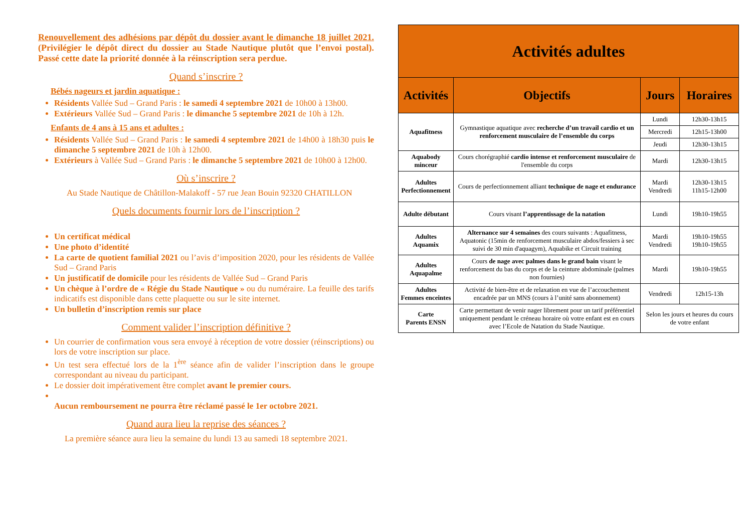Renouvellement des adhésions par dépôt du dossier avant le dimanche 18 juillet 2021. (Privilégier le dépôt direct du dossier au Stade Nautique plutôt que l’envoi postal). Passé cette date la priorité donnée à la réinscription sera perdue.
Quand s’inscrire ?
Bébés nageurs et jardin aquatique :
Résidents Vallée Sud – Grand Paris : le samedi 4 septembre 2021 de 10h00 à 13h00.
Extérieurs Vallée Sud – Grand Paris : le dimanche 5 septembre 2021 de 10h à 12h.
Enfants de 4 ans à 15 ans et adultes :
Résidents Vallée Sud – Grand Paris : le samedi 4 septembre 2021 de 14h00 à 18h30 puis le dimanche 5 septembre 2021 de 10h à 12h00.
Extérieurs à Vallée Sud – Grand Paris : le dimanche 5 septembre 2021 de 10h00 à 12h00.
Où s’inscrire ?
Au Stade Nautique de Châtillon-Malakoff - 57 rue Jean Bouin 92320 CHATILLON
Quels documents fournir lors de l’inscription ?
Un certificat médical
Une photo d’identité
La carte de quotient familial 2021 ou l’avis d’imposition 2020, pour les résidents de Vallée Sud – Grand Paris
Un justificatif de domicile pour les résidents de Vallée Sud – Grand Paris
Un chèque à l’ordre de « Régie du Stade Nautique » ou du numéraire. La feuille des tarifs indicatifs est disponible dans cette plaquette ou sur le site internet.
Un bulletin d’inscription remis sur place
Comment valider l’inscription définitive ?
Un courrier de confirmation vous sera envoyé à réception de votre dossier (réinscriptions) ou lors de votre inscription sur place.
Un test sera effectué lors de la 1<sup>ère</sup> séance afin de valider l’inscription dans le groupe correspondant au niveau du participant.
Le dossier doit impérativement être complet avant le premier cours.
Aucun remboursement ne pourra être réclamé passé le 1er octobre 2021.
Quand aura lieu la reprise des séances ?
La première séance aura lieu la semaine du lundi 13 au samedi 18 septembre 2021.
| Activités adultes | | | |
| --- | --- | --- | --- |
| Activités | Objectifs | Jours | Horaires |
| Aquafitness | Gymnastique aquatique avec recherche d’un travail cardio et un renforcement musculaire de l’ensemble du corps | Lundi | 12h30-13h15 |
| | | Mercredi | 12h15-13h00 |
| | | Jeudi | 12h30-13h15 |
| Aquabody minceur | Cours chorégraphié cardio intense et renforcement musculaire de l'ensemble du corps | Mardi | 12h30-13h15 |
| Adultes Perfectionnement | Cours de perfectionnement alliant technique de nage et endurance | Mardi Vendredi | 12h30-13h15 11h15-12h00 |
| Adulte débutant | Cours visant l’apprentissage de la natation | Lundi | 19h10-19h55 |
| Adultes Aquamix | Alternance sur 4 semaines des cours suivants : Aquafitness, Aquatonic (15min de renforcement musculaire abdos/fessiers à sec suivi de 30 min d'aquagym), Aquabike et Circuit training | Mardi Vendredi | 19h10-19h55 19h10-19h55 |
| Adultes Aquapalme | Cours de nage avec palmes dans le grand bain visant le renforcement du bas du corps et de la ceinture abdominale (palmes non fournies) | Mardi | 19h10-19h55 |
| Adultes Femmes enceintes | Activité de bien-être et de relaxation en vue de l’accouchement encadrée par un MNS (cours à l’unité sans abonnement) | Vendredi | 12h15-13h |
| Carte Parents ENSN | Carte permettant de venir nager librement pour un tarif préférentiel uniquement pendant le créneau horaire où votre enfant est en cours avec l’Ecole de Natation du Stade Nautique. | Selon les jours et heures du cours de votre enfant | |